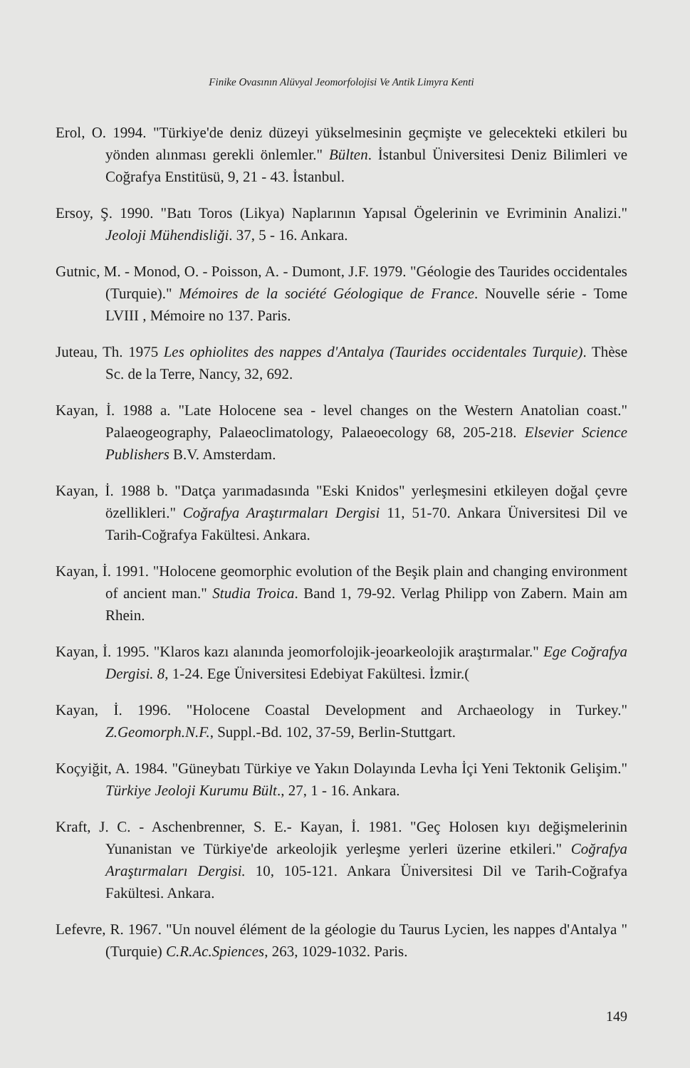Finike Ovasının Alüvyal Jeomorfolojisi Ve Antik Limyra Kenti
Erol, O. 1994. "Türkiye'de deniz düzeyi yükselmesinin geçmişte ve gelecekteki etkileri bu yönden alınması gerekli önlemler." Bülten. İstanbul Üniversitesi Deniz Bilimleri ve Coğrafya Enstitüsü, 9, 21 - 43. İstanbul.
Ersoy, Ş. 1990. "Batı Toros (Likya) Naplarının Yapısal Ögelerinin ve Evriminin Analizi." Jeoloji Mühendisliği. 37, 5 - 16. Ankara.
Gutnic, M. - Monod, O. - Poisson, A. - Dumont, J.F. 1979. "Géologie des Taurides occidentales (Turquie)." Mémoires de la société Géologique de France. Nouvelle série - Tome LVIII , Mémoire no 137. Paris.
Juteau, Th. 1975 Les ophiolites des nappes d'Antalya (Taurides occidentales Turquie). Thèse Sc. de la Terre, Nancy, 32, 692.
Kayan, İ. 1988 a. "Late Holocene sea - level changes on the Western Anatolian coast." Palaeogeography, Palaeoclimatology, Palaeoecology 68, 205-218. Elsevier Science Publishers B.V. Amsterdam.
Kayan, İ. 1988 b. "Datça yarımadasında "Eski Knidos" yerleşmesini etkileyen doğal çevre özellikleri." Coğrafya Araştırmaları Dergisi 11, 51-70. Ankara Üniversitesi Dil ve Tarih-Coğrafya Fakültesi. Ankara.
Kayan, İ. 1991. "Holocene geomorphic evolution of the Beşik plain and changing environment of ancient man." Studia Troica. Band 1, 79-92. Verlag Philipp von Zabern. Main am Rhein.
Kayan, İ. 1995. "Klaros kazı alanında jeomorfolojik-jeoarkeolojik araştırmalar." Ege Coğrafya Dergisi. 8, 1-24. Ege Üniversitesi Edebiyat Fakültesi. İzmir.(
Kayan, İ. 1996. "Holocene Coastal Development and Archaeology in Turkey." Z.Geomorph.N.F., Suppl.-Bd. 102, 37-59, Berlin-Stuttgart.
Koçyiğit, A. 1984. "Güneybatı Türkiye ve Yakın Dolayında Levha İçi Yeni Tektonik Gelişim." Türkiye Jeoloji Kurumu Bült., 27, 1 - 16. Ankara.
Kraft, J. C. - Aschenbrenner, S. E.- Kayan, İ. 1981. "Geç Holosen kıyı değişmelerinin Yunanistan ve Türkiye'de arkeolojik yerleşme yerleri üzerine etkileri." Coğrafya Araştırmaları Dergisi. 10, 105-121. Ankara Üniversitesi Dil ve Tarih-Coğrafya Fakültesi. Ankara.
Lefevre, R. 1967. "Un nouvel élément de la géologie du Taurus Lycien, les nappes d'Antalya "(Turquie) C.R.Ac.Spiences, 263, 1029-1032. Paris.
149